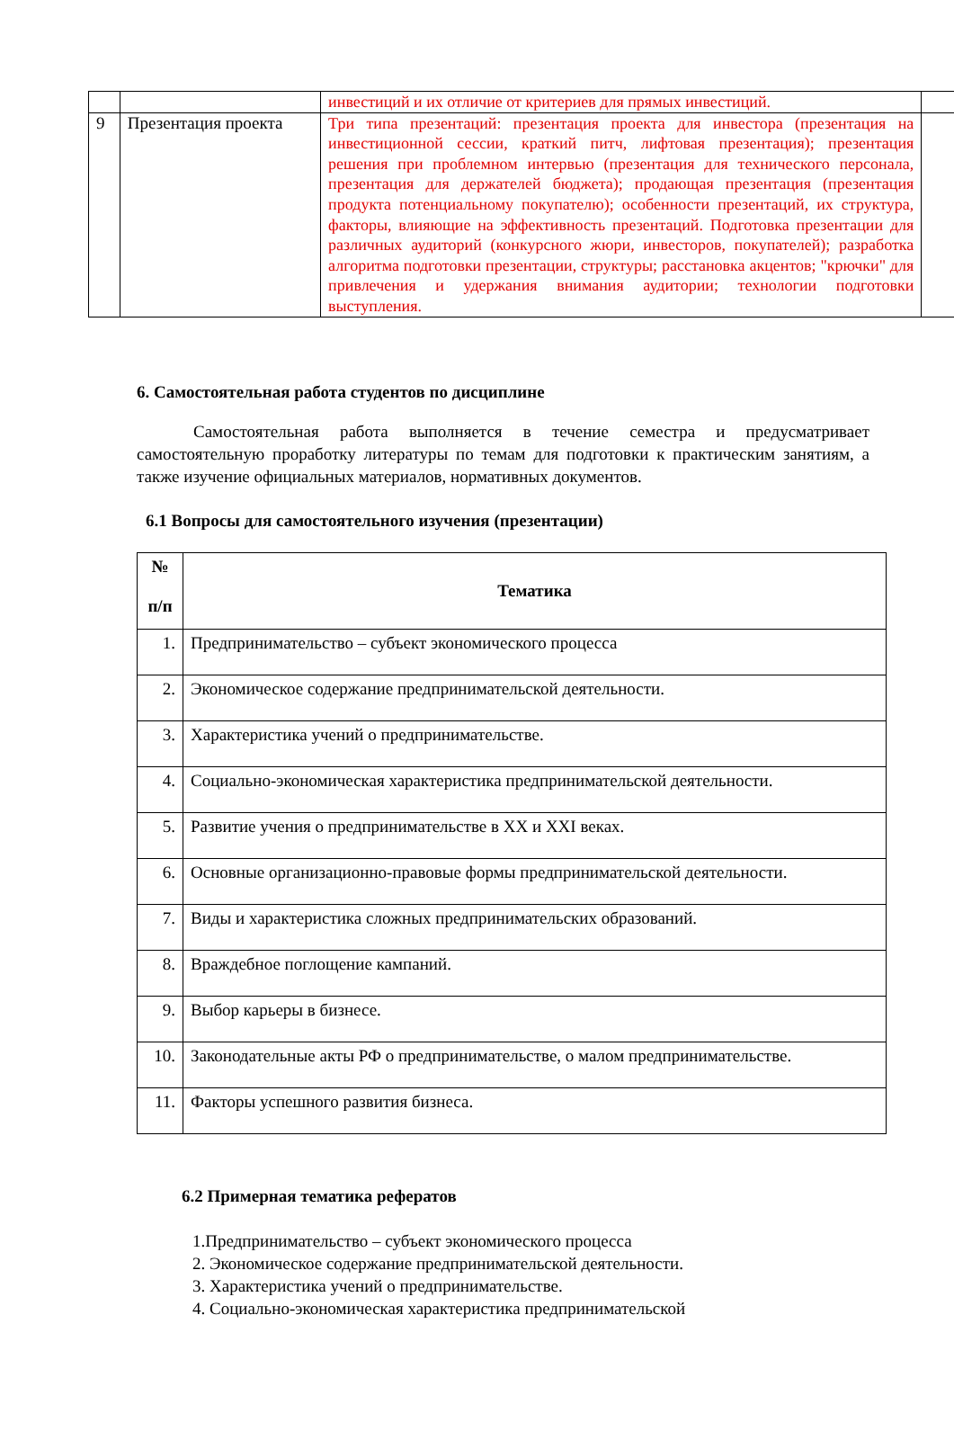| | | инвестиций и их отличие от критериев для прямых инвестиций. | |
| 9 | Презентация проекта | Три типа презентаций: презентация проекта для инвестора (презентация на инвестиционной сессии, краткий питч, лифтовая презентация); презентация решения при проблемном интервью (презентация для технического персонала, презентация для держателей бюджета); продающая презентация (презентация продукта потенциальному покупателю); особенности презентаций, их структура, факторы, влияющие на эффективность презентаций. Подготовка презентации для различных аудиторий (конкурсного жюри, инвесторов, покупателей); разработка алгоритма подготовки презентации, структуры; расстановка акцентов; "крючки" для привлечения и удержания внимания аудитории; технологии подготовки выступления. | |
6. Самостоятельная работа студентов по дисциплине
Самостоятельная работа выполняется в течение семестра и предусматривает самостоятельную проработку литературы по темам для подготовки к практическим занятиям, а также изучение официальных материалов, нормативных документов.
6.1 Вопросы для самостоятельного изучения (презентации)
| № п/п | Тематика |
| --- | --- |
| 1. | Предпринимательство – субъект экономического процесса |
| 2. | Экономическое содержание предпринимательской деятельности. |
| 3. | Характеристика учений о предпринимательстве. |
| 4. | Социально-экономическая характеристика предпринимательской деятельности. |
| 5. | Развитие учения о предпринимательстве в XX и XXI веках. |
| 6. | Основные организационно-правовые формы предпринимательской деятельности. |
| 7. | Виды и характеристика сложных предпринимательских образований. |
| 8. | Враждебное поглощение кампаний. |
| 9. | Выбор карьеры в бизнесе. |
| 10. | Законодательные акты РФ о предпринимательстве, о малом предпринимательстве. |
| 11. | Факторы успешного развития бизнеса. |
6.2 Примерная тематика рефератов
1.Предпринимательство – субъект экономического процесса
2. Экономическое содержание предпринимательской деятельности.
3. Характеристика учений о предпринимательстве.
4. Социально-экономическая характеристика предпринимательской